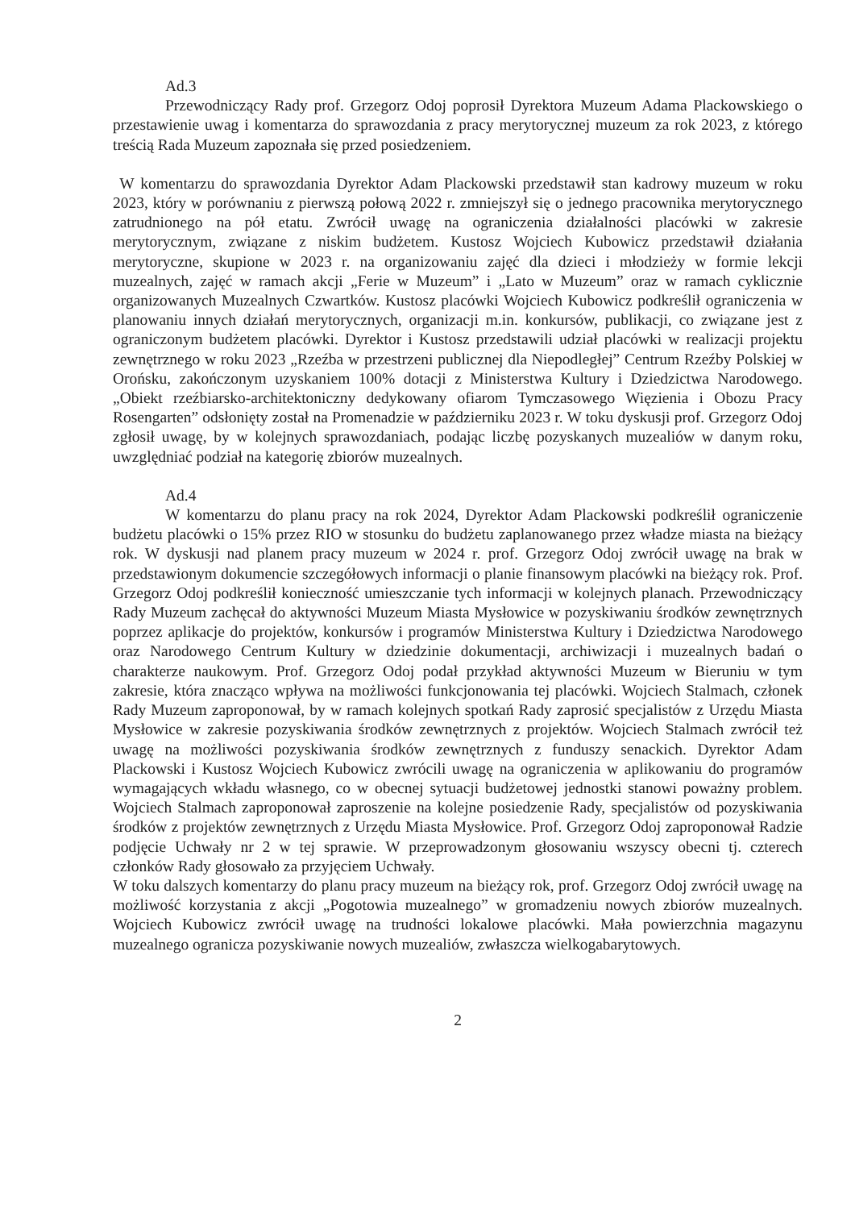Ad.3
Przewodniczący Rady prof. Grzegorz Odoj poprosił Dyrektora Muzeum Adama Plackowskiego o przestawienie uwag i komentarza do sprawozdania z pracy merytorycznej muzeum za rok 2023, z którego treścią Rada Muzeum zapoznała się przed posiedzeniem.
W komentarzu do sprawozdania Dyrektor Adam Plackowski przedstawił stan kadrowy muzeum w roku 2023, który w porównaniu z pierwszą połową 2022 r. zmniejszył się o jednego pracownika merytorycznego zatrudnionego na pół etatu. Zwrócił uwagę na ograniczenia działalności placówki w zakresie merytorycznym, związane z niskim budżetem. Kustosz Wojciech Kubowicz przedstawił działania merytoryczne, skupione w 2023 r. na organizowaniu zajęć dla dzieci i młodzieży w formie lekcji muzealnych, zajęć w ramach akcji „Ferie w Muzeum” i „Lato w Muzeum” oraz w ramach cyklicznie organizowanych Muzealnych Czwartków. Kustosz placówki Wojciech Kubowicz podkreślił ograniczenia w planowaniu innych działań merytorycznych, organizacji m.in. konkursów, publikacji, co związane jest z ograniczonym budżetem placówki. Dyrektor i Kustosz przedstawili udział placówki w realizacji projektu zewnętrznego w roku 2023 „Rzeźba w przestrzeni publicznej dla Niepodległej” Centrum Rzeźby Polskiej w Orońsku, zakończonym uzyskaniem 100% dotacji z Ministerstwa Kultury i Dziedzictwa Narodowego. „Obiekt rzeźbiarsko-architektoniczny dedykowany ofiarom Tymczasowego Więzienia i Obozu Pracy Rosengarten” odsłonięty został na Promenadzie w październiku 2023 r. W toku dyskusji prof. Grzegorz Odoj zgłosił uwagę, by w kolejnych sprawozdaniach, podając liczbę pozyskanych muzealiów w danym roku, uwzględniać podział na kategorię zbiorów muzealnych.
Ad.4
W komentarzu do planu pracy na rok 2024, Dyrektor Adam Plackowski podkreślił ograniczenie budżetu placówki o 15% przez RIO w stosunku do budżetu zaplanowanego przez władze miasta na bieżący rok. W dyskusji nad planem pracy muzeum w 2024 r. prof. Grzegorz Odoj zwrócił uwagę na brak w przedstawionym dokumencie szczegółowych informacji o planie finansowym placówki na bieżący rok. Prof. Grzegorz Odoj podkreślił konieczność umieszczanie tych informacji w kolejnych planach. Przewodniczący Rady Muzeum zachęcał do aktywności Muzeum Miasta Mysłowice w pozyskiwaniu środków zewnętrznych poprzez aplikacje do projektów, konkursów i programów Ministerstwa Kultury i Dziedzictwa Narodowego oraz Narodowego Centrum Kultury w dziedzinie dokumentacji, archiwizacji i muzealnych badań o charakterze naukowym. Prof. Grzegorz Odoj podał przykład aktywności Muzeum w Bieruniu w tym zakresie, która znacząco wpływa na możliwości funkcjonowania tej placówki. Wojciech Stalmach, członek Rady Muzeum zaproponował, by w ramach kolejnych spotkań Rady zaprosić specjalistów z Urzędu Miasta Mysłowice w zakresie pozyskiwania środków zewnętrznych z projektów. Wojciech Stalmach zwrócił też uwagę na możliwości pozyskiwania środków zewnętrznych z funduszy senackich. Dyrektor Adam Plackowski i Kustosz Wojciech Kubowicz zwrócili uwagę na ograniczenia w aplikowaniu do programów wymagających wkładu własnego, co w obecnej sytuacji budżetowej jednostki stanowi poważny problem. Wojciech Stalmach zaproponował zaproszenie na kolejne posiedzenie Rady, specjalistów od pozyskiwania środków z projektów zewnętrznych z Urzędu Miasta Mysłowice. Prof. Grzegorz Odoj zaproponował Radzie podjęcie Uchwały nr 2 w tej sprawie. W przeprowadzonym głosowaniu wszyscy obecni tj. czterech członków Rady głosowało za przyjęciem Uchwały.
W toku dalszych komentarzy do planu pracy muzeum na bieżący rok, prof. Grzegorz Odoj zwrócił uwagę na możliwość korzystania z akcji „Pogotowia muzealnego” w gromadzeniu nowych zbiorów muzealnych. Wojciech Kubowicz zwrócił uwagę na trudności lokalowe placówki. Mała powierzchnia magazynu muzealnego ogranicza pozyskiwanie nowych muzealiów, zwłaszcza wielkogabarytowych.
2